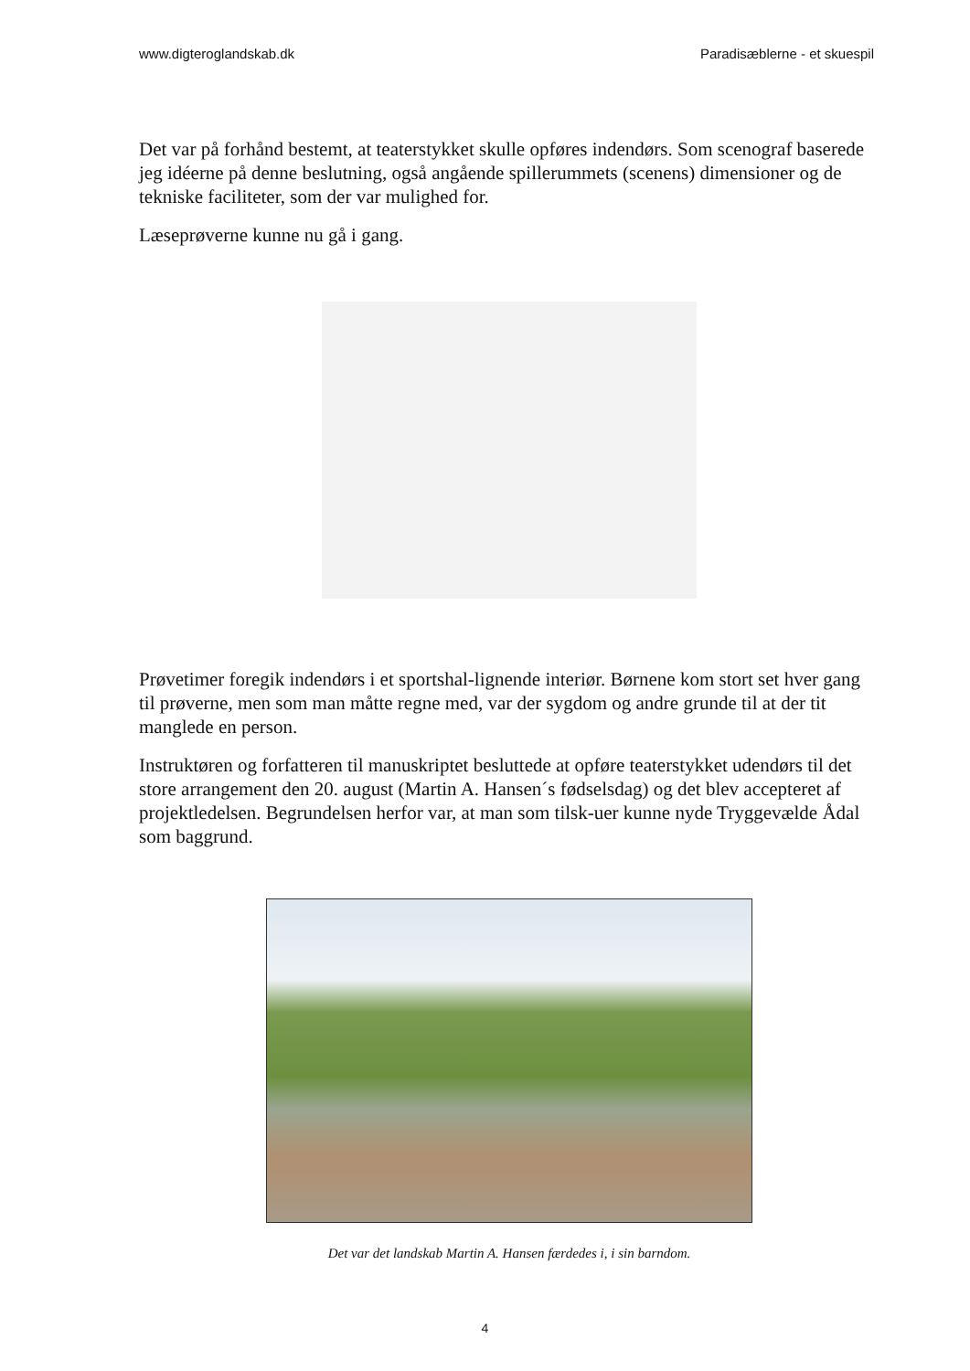www.digteroglandskab.dk Paradisæblerne - et skuespil
Det var på forhånd bestemt, at teaterstykket skulle opføres indendørs. Som scenograf baserede jeg idéerne på denne beslutning, også angående spillerummets (scenens) dimensioner og de tekniske faciliteter, som der var mulighed for.
Læseprøverne kunne nu gå i gang.
Prøvetimer foregik indendørs i et sportshal-lignende interiør. Børnene kom stort set hver gang til prøverne, men som man måtte regne med, var der sygdom og andre grunde til at der tit manglede en person.
Instruktøren og forfatteren til manuskriptet besluttede at opføre teaterstykket udendørs til det store arrangement den 20. august (Martin A. Hansen´s fødselsdag) og det blev accepteret af projektledelsen. Begrundelsen herfor var, at man som tilsk-uer kunne nyde Tryggevælde Ådal som baggrund.
Det var det landskab Martin A. Hansen færdedes i, i sin barndom.
4